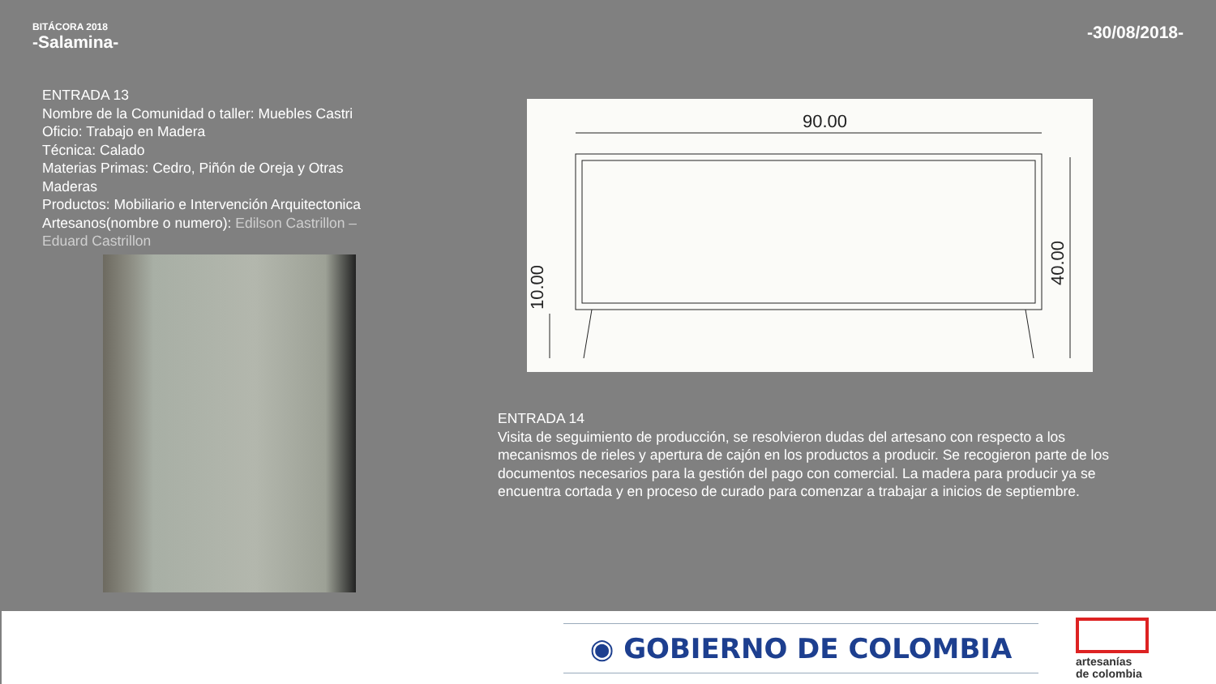BITÁCORA 2018
-Salamina-
-30/08/2018-
ENTRADA 13
Nombre de la Comunidad o taller: Muebles Castri
Oficio: Trabajo en Madera
Técnica: Calado
Materias Primas: Cedro, Piñón de Oreja y Otras Maderas
Productos: Mobiliario e Intervención Arquitectonica
Artesanos(nombre o numero): Edilson Castrillon – Eduard Castrillon
90.00
40.00
10.00
ENTRADA 14
Visita de seguimiento de producción, se resolvieron dudas del artesano con respecto a los mecanismos de rieles y apertura de cajón en los productos a producir. Se recogieron parte de los documentos necesarios para la gestión del pago con comercial. La madera para producir ya se encuentra cortada y en proceso de curado para comenzar a trabajar a inicios de septiembre.
◉ GOBIERNO DE COLOMBIA
artesanías
de colombia